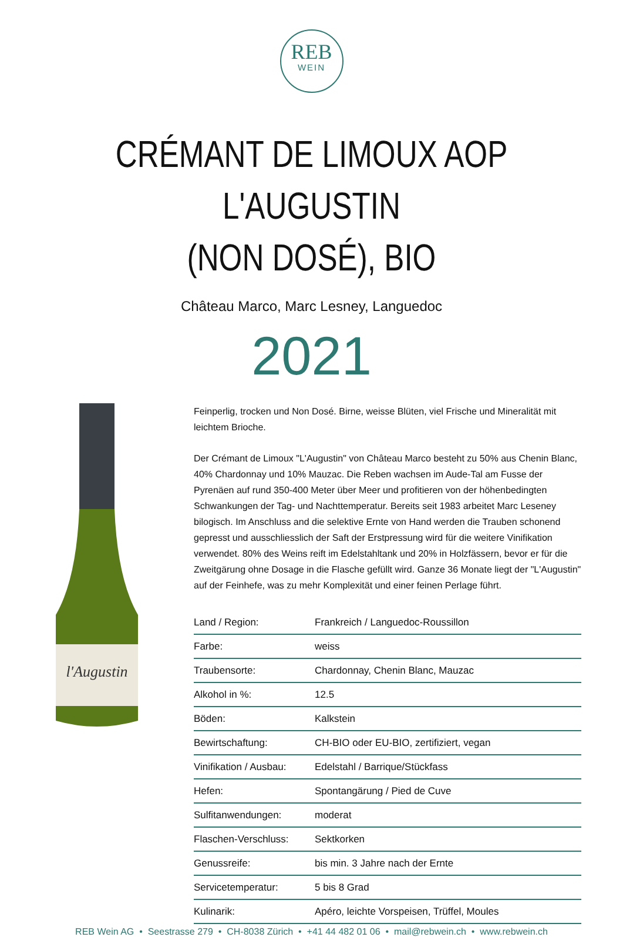REB
WEIN
CRÉMANT DE LIMOUX AOP L'AUGUSTIN
(NON DOSÉ), BIO
Château Marco, Marc Lesney, Languedoc
2021
l'Augustin
Feinperlig, trocken und Non Dosé. Birne, weisse Blüten, viel Frische und Mineralität mit leichtem Brioche.
Der Crémant de Limoux "L'Augustin" von Château Marco besteht zu 50% aus Chenin Blanc, 40% Chardonnay und 10% Mauzac. Die Reben wachsen im Aude-Tal am Fusse der Pyrenäen auf rund 350-400 Meter über Meer und profitieren von der höhenbedingten Schwankungen der Tag- und Nachttemperatur. Bereits seit 1983 arbeitet Marc Leseney bilogisch. Im Anschluss and die selektive Ernte von Hand werden die Trauben schonend gepresst und ausschliesslich der Saft der Erstpressung wird für die weitere Vinifikation verwendet. 80% des Weins reift im Edelstahltank und 20% in Holzfässern, bevor er für die Zweitgärung ohne Dosage in die Flasche gefüllt wird. Ganze 36 Monate liegt der "L'Augustin" auf der Feinhefe, was zu mehr Komplexität und einer feinen Perlage führt.
| Land / Region: | Frankreich / Languedoc-Roussillon |
| Farbe: | weiss |
| Traubensorte: | Chardonnay, Chenin Blanc, Mauzac |
| Alkohol in %: | 12.5 |
| Böden: | Kalkstein |
| Bewirtschaftung: | CH-BIO oder EU-BIO, zertifiziert, vegan |
| Vinifikation / Ausbau: | Edelstahl / Barrique/Stückfass |
| Hefen: | Spontangärung / Pied de Cuve |
| Sulfitanwendungen: | moderat |
| Flaschen-Verschluss: | Sektkorken |
| Genussreife: | bis min. 3 Jahre nach der Ernte |
| Servicetemperatur: | 5 bis 8 Grad |
| Kulinarik: | Apéro, leichte Vorspeisen, Trüffel, Moules |
REB Wein AG • Seestrasse 279 • CH-8038 Zürich • +41 44 482 01 06 • mail@rebwein.ch • www.rebwein.ch